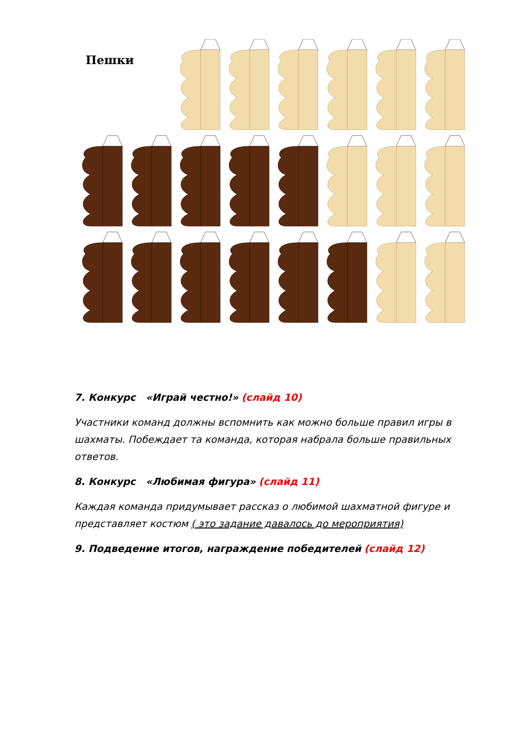Пешки
7. Конкурс «Играй честно!» (слайд 10)
Участники команд должны вспомнить как можно больше правил игры в шахматы. Побеждает та команда, которая набрала больше правильных ответов.
8. Конкурс «Любимая фигура» (слайд 11)
Каждая команда придумывает рассказ о любимой шахматной фигуре и представляет костюм ( это задание давалось до мероприятия)
9. Подведение итогов, награждение победителей (слайд 12)